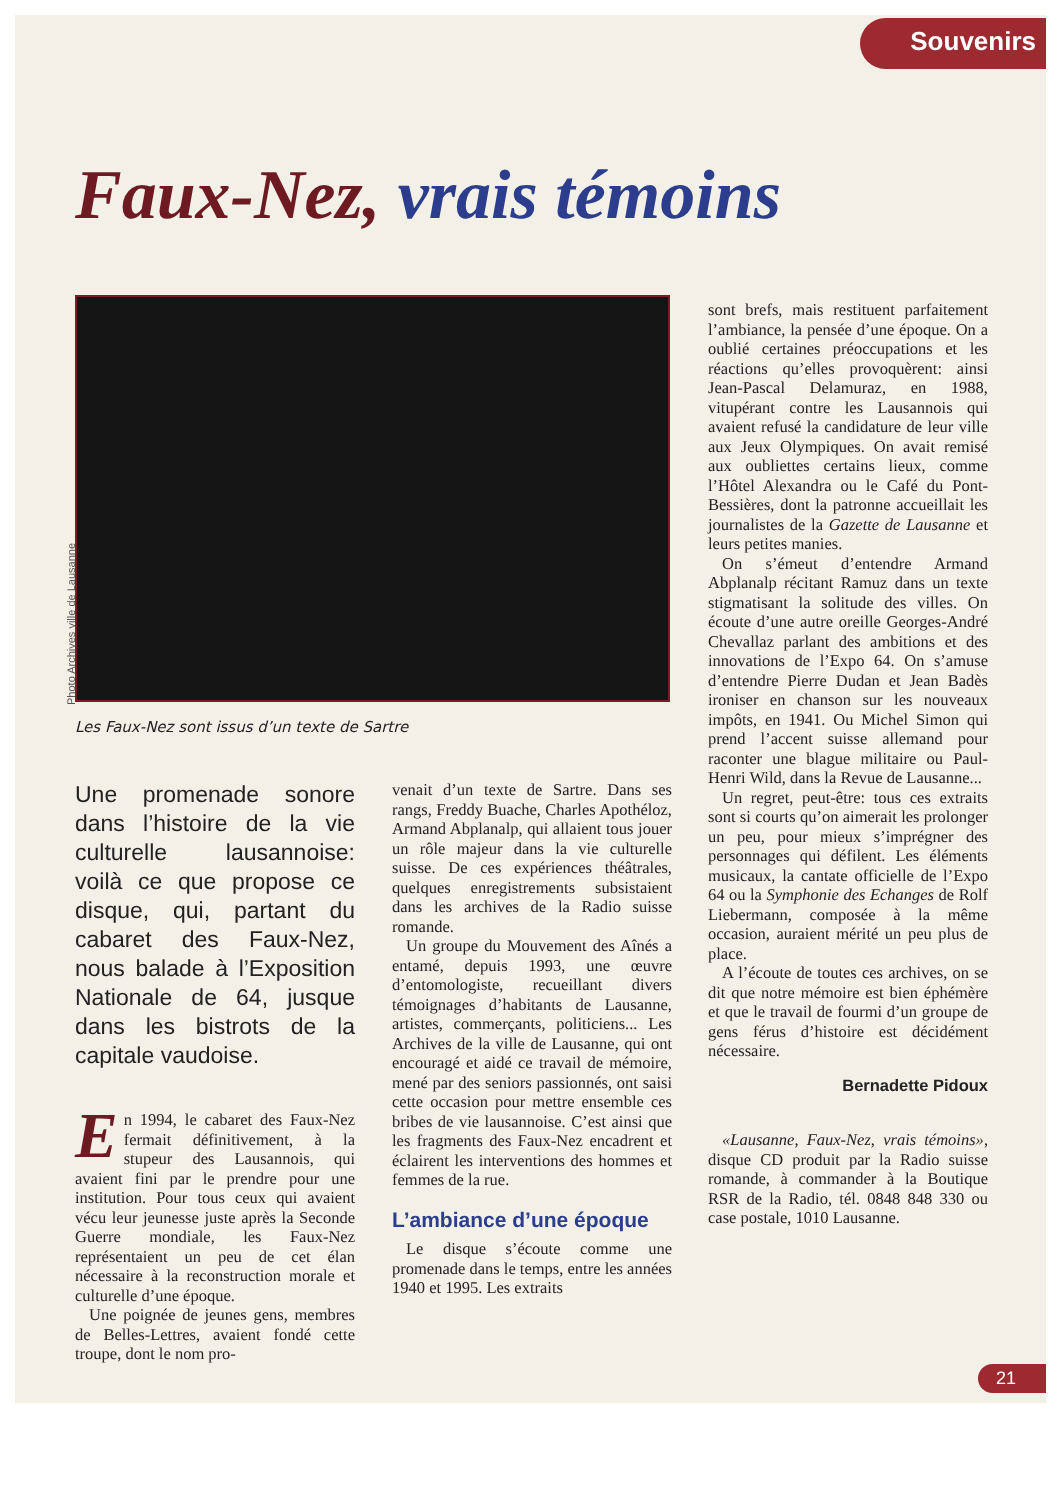Souvenirs
Faux-Nez, vrais témoins
Les Faux-Nez sont issus d’un texte de Sartre
Photo Archives ville de Lausanne
Une promenade sonore dans l’histoire de la vie culturelle lausannoise: voilà ce que propose ce disque, qui, partant du cabaret des Faux-Nez, nous balade à l’Exposition Nationale de 64, jusque dans les bistrots de la capitale vaudoise.
En 1994, le cabaret des Faux-Nez fermait définitivement, à la stupeur des Lausannois, qui avaient fini par le prendre pour une institution. Pour tous ceux qui avaient vécu leur jeunesse juste après la Seconde Guerre mondiale, les Faux-Nez représentaient un peu de cet élan nécessaire à la reconstruction morale et culturelle d’une époque.
Une poignée de jeunes gens, membres de Belles-Lettres, avaient fondé cette troupe, dont le nom pro-
venait d’un texte de Sartre. Dans ses rangs, Freddy Buache, Charles Apothéloz, Armand Abplanalp, qui allaient tous jouer un rôle majeur dans la vie culturelle suisse. De ces expériences théâtrales, quelques enregistrements subsistaient dans les archives de la Radio suisse romande.
Un groupe du Mouvement des Aînés a entamé, depuis 1993, une œuvre d’entomologiste, recueillant divers témoignages d’habitants de Lausanne, artistes, commerçants, politiciens... Les Archives de la ville de Lausanne, qui ont encouragé et aidé ce travail de mémoire, mené par des seniors passionnés, ont saisi cette occasion pour mettre ensemble ces bribes de vie lausannoise. C’est ainsi que les fragments des Faux-Nez encadrent et éclairent les interventions des hommes et femmes de la rue.
L’ambiance d’une époque
Le disque s’écoute comme une promenade dans le temps, entre les années 1940 et 1995. Les extraits
sont brefs, mais restituent parfaitement l’ambiance, la pensée d’une époque. On a oublié certaines préoccupations et les réactions qu’elles provoquèrent: ainsi Jean-Pascal Delamuraz, en 1988, vitupérant contre les Lausannois qui avaient refusé la candidature de leur ville aux Jeux Olympiques. On avait remisé aux oubliettes certains lieux, comme l’Hôtel Alexandra ou le Café du Pont-Bessières, dont la patronne accueillait les journalistes de la Gazette de Lausanne et leurs petites manies.
On s’émeut d’entendre Armand Abplanalp récitant Ramuz dans un texte stigmatisant la solitude des villes. On écoute d’une autre oreille Georges-André Chevallaz parlant des ambitions et des innovations de l’Expo 64. On s’amuse d’entendre Pierre Dudan et Jean Badès ironiser en chanson sur les nouveaux impôts, en 1941. Ou Michel Simon qui prend l’accent suisse allemand pour raconter une blague militaire ou Paul-Henri Wild, dans la Revue de Lausanne...
Un regret, peut-être: tous ces extraits sont si courts qu’on aimerait les prolonger un peu, pour mieux s’imprégner des personnages qui défilent. Les éléments musicaux, la cantate officielle de l’Expo 64 ou la Symphonie des Echanges de Rolf Liebermann, composée à la même occasion, auraient mérité un peu plus de place.
A l’écoute de toutes ces archives, on se dit que notre mémoire est bien éphémère et que le travail de fourmi d’un groupe de gens férus d’histoire est décidément nécessaire.
Bernadette Pidoux
«Lausanne, Faux-Nez, vrais témoins», disque CD produit par la Radio suisse romande, à commander à la Boutique RSR de la Radio, tél. 0848 848 330 ou case postale, 1010 Lausanne.
21